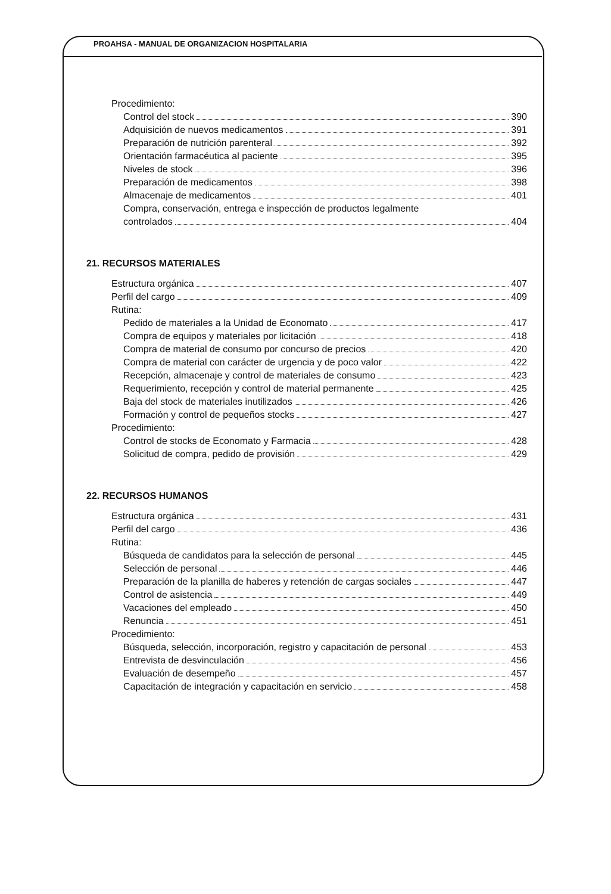PROAHSA - MANUAL DE ORGANIZACION HOSPITALARIA
Procedimiento:
Control del stock 390
Adquisición de nuevos medicamentos 391
Preparación de nutrición parenteral 392
Orientación farmacéutica al paciente 395
Niveles de stock 396
Preparación de medicamentos 398
Almacenaje de medicamentos 401
Compra, conservación, entrega e inspección de productos legalmente
controlados 404
21. RECURSOS MATERIALES
Estructura orgánica 407
Perfil del cargo 409
Rutina:
Pedido de materiales a la Unidad de Economato 417
Compra de equipos y materiales por licitación 418
Compra de material de consumo por concurso de precios 420
Compra de material con carácter de urgencia y de poco valor 422
Recepción, almacenaje y control de materiales de consumo 423
Requerimiento, recepción y control de material permanente 425
Baja del stock de materiales inutilizados 426
Formación y control de pequeños stocks 427
Procedimiento:
Control de stocks de Economato y Farmacia 428
Solicitud de compra, pedido de provisión 429
22. RECURSOS HUMANOS
Estructura orgánica 431
Perfil del cargo 436
Rutina:
Búsqueda de candidatos para la selección de personal 445
Selección de personal 446
Preparación de la planilla de haberes y retención de cargas sociales 447
Control de asistencia 449
Vacaciones del empleado 450
Renuncia 451
Procedimiento:
Búsqueda, selección, incorporación, registro y capacitación de personal 453
Entrevista de desvinculación 456
Evaluación de desempeño 457
Capacitación de integración y capacitación en servicio 458